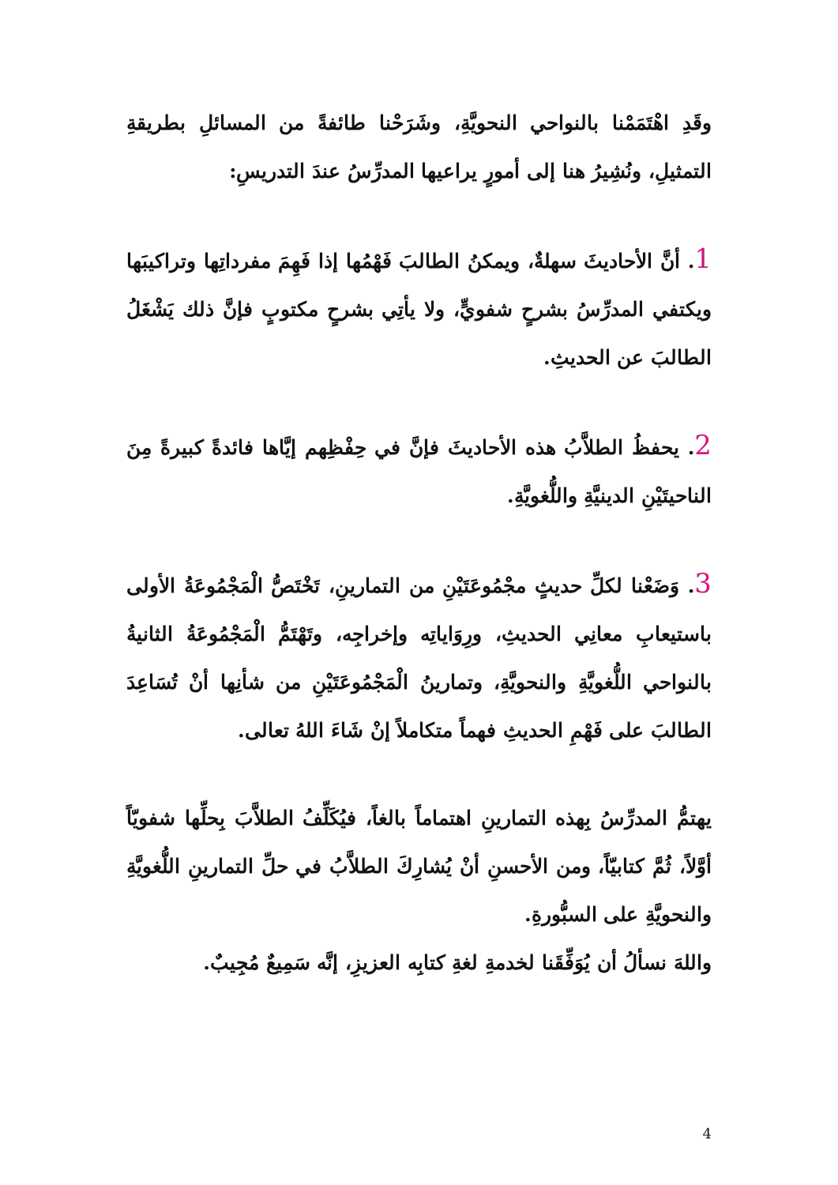وقَدِ اهْتَمَمْنا بالنواحي النحويَّةِ، وشَرَحْنا طائفةً من المسائلِ بطريقةِ التمثيلِ، ونُشِيرُ هنا إلى أمورٍ يراعيها المدرِّسُ عندَ التدريسِ:
1. أنَّ الأحاديثَ سهلةٌ، ويمكنُ الطالبَ فَهْمُها إذا فَهِمَ مفرداتِها وتراكيبَها ويكتفي المدرِّسُ بشرحٍ شفويٍّ، ولا يأتِي بشرحٍ مكتوبٍ فإنَّ ذلك يَشْغَلُ الطالبَ عن الحديثِ.
2. يحفظُ الطلاَّبُ هذه الأحاديثَ فإنَّ في حِفْظِهم إيَّاها فائدةً كبيرةً مِنَ الناحيتَيْنِ الدينيَّةِ واللُّغويَّةِ.
3. وَضَعْنا لكلِّ حديثٍ مجْمُوعَتَيْنِ من التمارينِ، تَخْتَصُّ الْمَجْمُوعَةُ الأولى باستيعابِ معانِي الحديثِ، ورِوَاياتِه وإخراجِه، وتَهْتَمُّ الْمَجْمُوعَةُ الثانيةُ بالنواحي اللُّغويَّةِ والنحويَّةِ، وتمارينُ الْمَجْمُوعَتَيْنِ من شأنِها أنْ تُسَاعِدَ الطالبَ على فَهْمِ الحديثِ فهماً متكاملاً إنْ شَاءَ اللهُ تعالى.
يهتمُّ المدرِّسُ بِهذه التمارينِ اهتماماً بالغاً، فيُكَلِّفُ الطلاَّبَ بِحلِّها شفويّاً أوَّلاً، ثُمَّ كتابيّاً، ومن الأحسنِ أنْ يُشارِكَ الطلاَّبُ في حلِّ التمارينِ اللُّغويَّةِ والنحويَّةِ على السبُّورةِ.
واللهَ نسألُ أن يُوَفِّقَنا لخدمةِ لغةِ كتابِه العزيزِ، إنَّه سَمِيعٌ مُجِيبٌ.
4